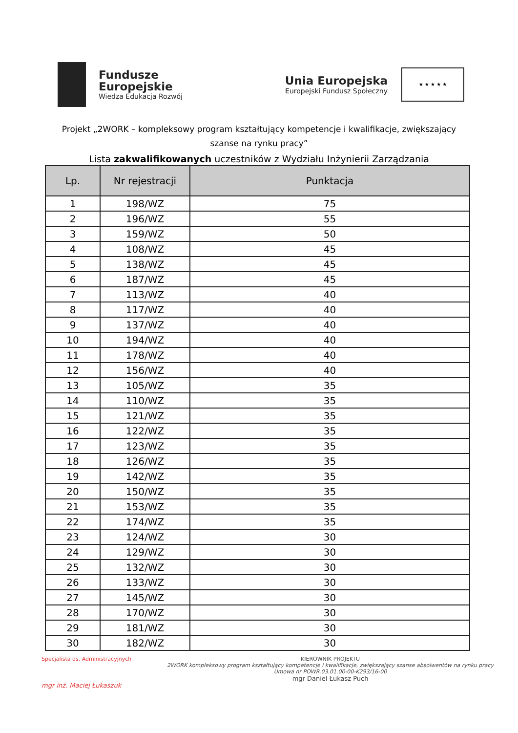Fundusze
Europejskie
Wiedza Edukacja Rozwój
Unia Europejska
Europejski Fundusz Społeczny
★ ★ ★ ★ ★
Projekt „2WORK – kompleksowy program kształtujący kompetencje i kwalifikacje, zwiększający szanse na rynku pracy”
Lista zakwalifikowanych uczestników z Wydziału Inżynierii Zarządzania
| Lp. | Nr rejestracji | Punktacja |
| --- | --- | --- |
| 1 | 198/WZ | 75 |
| 2 | 196/WZ | 55 |
| 3 | 159/WZ | 50 |
| 4 | 108/WZ | 45 |
| 5 | 138/WZ | 45 |
| 6 | 187/WZ | 45 |
| 7 | 113/WZ | 40 |
| 8 | 117/WZ | 40 |
| 9 | 137/WZ | 40 |
| 10 | 194/WZ | 40 |
| 11 | 178/WZ | 40 |
| 12 | 156/WZ | 40 |
| 13 | 105/WZ | 35 |
| 14 | 110/WZ | 35 |
| 15 | 121/WZ | 35 |
| 16 | 122/WZ | 35 |
| 17 | 123/WZ | 35 |
| 18 | 126/WZ | 35 |
| 19 | 142/WZ | 35 |
| 20 | 150/WZ | 35 |
| 21 | 153/WZ | 35 |
| 22 | 174/WZ | 35 |
| 23 | 124/WZ | 30 |
| 24 | 129/WZ | 30 |
| 25 | 132/WZ | 30 |
| 26 | 133/WZ | 30 |
| 27 | 145/WZ | 30 |
| 28 | 170/WZ | 30 |
| 29 | 181/WZ | 30 |
| 30 | 182/WZ | 30 |
Specjalista ds. Administracyjnych
mgr inż. Maciej Łukaszuk
KIEROWNIK PROJEKTU
2WORK kompleksowy program kształtujący kompetencje i kwalifikacje, zwiększający szanse absolwentów na rynku pracy
Umowa nr POWR.03.01.00-00-K293/16-00
mgr Daniel Łukasz Puch